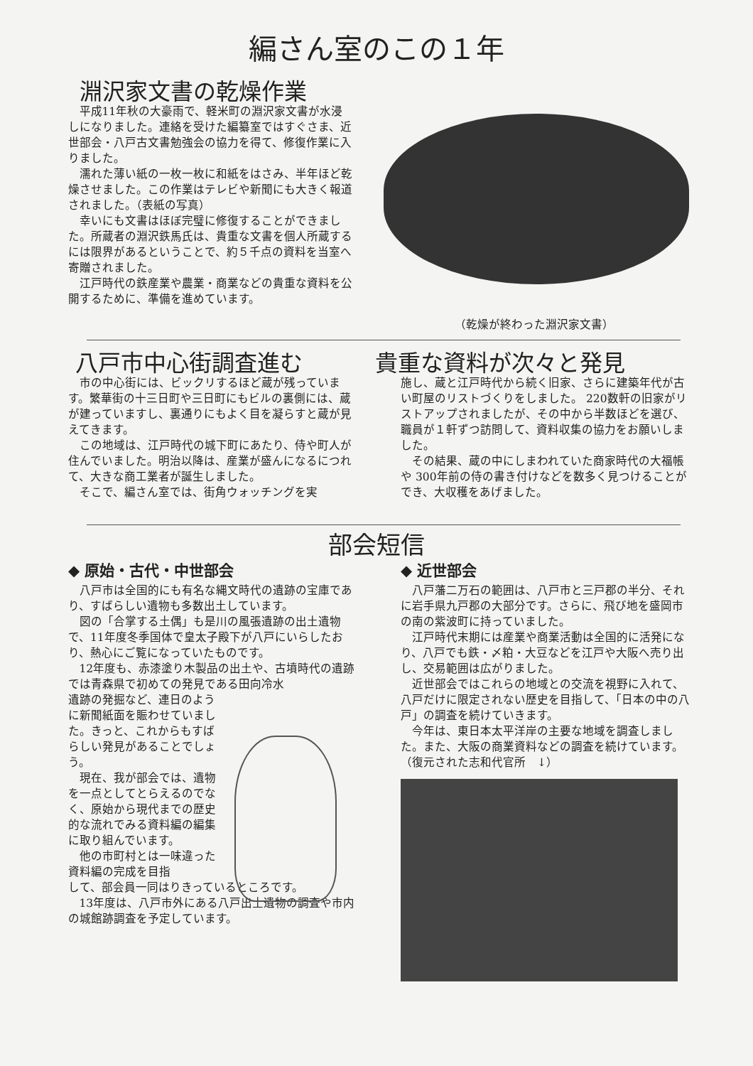編さん室のこの１年
淵沢家文書の乾燥作業
平成11年秋の大豪雨で、軽米町の淵沢家文書が水浸しになりました。連絡を受けた編纂室ではすぐさま、近世部会・八戸古文書勉強会の協力を得て、修復作業に入りました。
濡れた薄い紙の一枚一枚に和紙をはさみ、半年ほど乾燥させました。この作業はテレビや新聞にも大きく報道されました。（表紙の写真）
幸いにも文書はほぼ完璧に修復することができました。所蔵者の淵沢鉄馬氏は、貴重な文書を個人所蔵するには限界があるということで、約５千点の資料を当室へ寄贈されました。
江戸時代の鉄産業や農業・商業などの貴重な資料を公開するために、準備を進めています。
（乾燥が終わった淵沢家文書）
八戸市中心街調査進む
市の中心街には、ビックリするほど蔵が残っています。繁華街の十三日町や三日町にもビルの裏側には、蔵が建っていますし、裏通りにもよく目を凝らすと蔵が見えてきます。
この地域は、江戸時代の城下町にあたり、侍や町人が住んでいました。明治以降は、産業が盛んになるにつれて、大きな商工業者が誕生しました。
そこで、編さん室では、街角ウォッチングを実
貴重な資料が次々と発見
施し、蔵と江戸時代から続く旧家、さらに建築年代が古い町屋のリストづくりをしました。 220数軒の旧家がリストアップされましたが、その中から半数ほどを選び、職員が１軒ずつ訪問して、資料収集の協力をお願いしました。
その結果、蔵の中にしまわれていた商家時代の大福帳や 300年前の侍の書き付けなどを数多く見つけることができ、大収穫をあげました。
部会短信
◆ 原始・古代・中世部会
八戸市は全国的にも有名な縄文時代の遺跡の宝庫であり、すばらしい遺物も多数出土しています。
図の「合掌する土偶」も是川の風張遺跡の出土遺物で、11年度冬季国体で皇太子殿下が八戸にいらしたおり、熱心にご覧になっていたものです。
12年度も、赤漆塗り木製品の出土や、古墳時代の遺跡では青森県で初めての発見である田向冷水
遺跡の発掘など、連日のように新聞紙面を賑わせていました。きっと、これからもすばらしい発見があることでしょう。
現在、我が部会では、遺物を一点としてとらえるのでなく、原始から現代までの歴史的な流れでみる資料編の編集に取り組んでいます。
他の市町村とは一味違った資料編の完成を目指
して、部会員一同はりきっているところです。
13年度は、八戸市外にある八戸出土遺物の調査や市内の城館跡調査を予定しています。
◆ 近世部会
八戸藩二万石の範囲は、八戸市と三戸郡の半分、それに岩手県九戸郡の大部分です。さらに、飛び地を盛岡市の南の紫波町に持っていました。
江戸時代末期には産業や商業活動は全国的に活発になり、八戸でも鉄・〆粕・大豆などを江戸や大阪へ売り出し、交易範囲は広がりました。
近世部会ではこれらの地域との交流を視野に入れて、八戸だけに限定されない歴史を目指して、「日本の中の八戸」の調査を続けていきます。
今年は、東日本太平洋岸の主要な地域を調査しました。また、大阪の商業資料などの調査を続けています。　　（復元された志和代官所　↓）